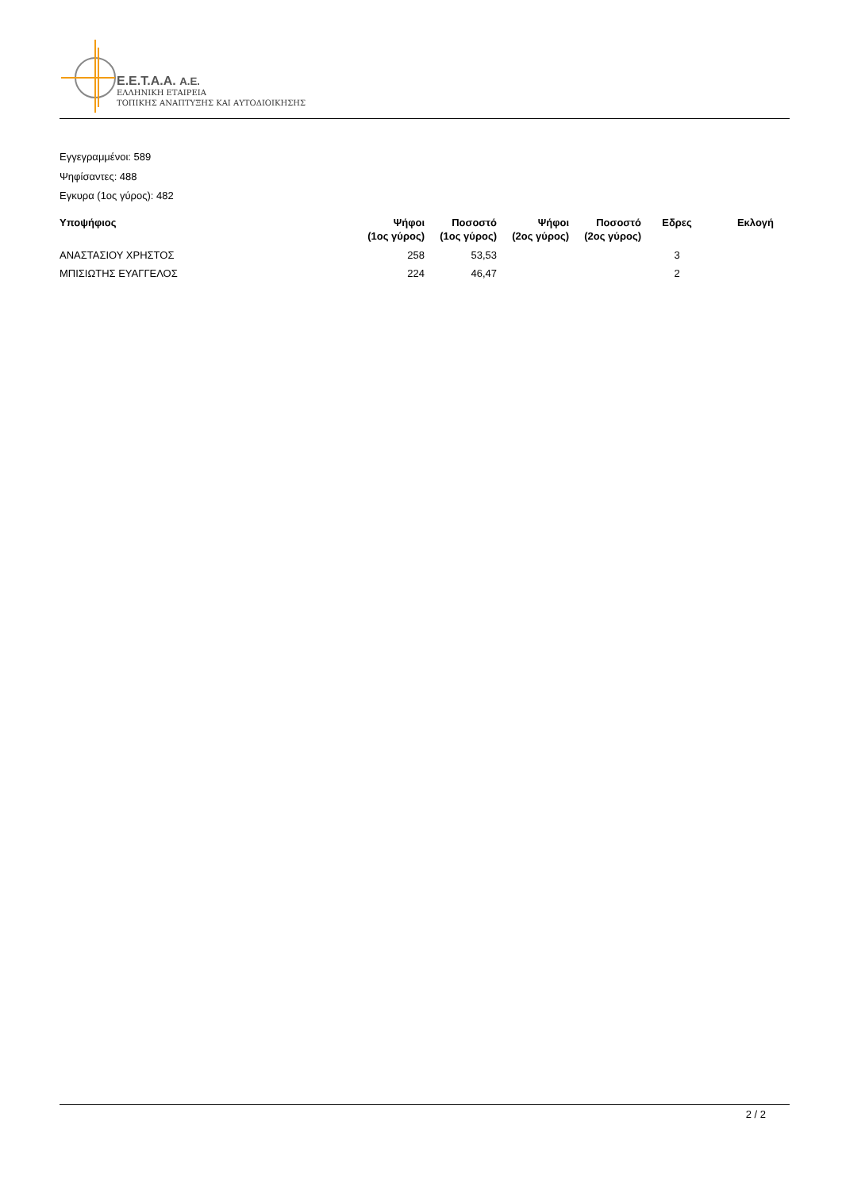E.E.T.A.A. A.E.
ΕΛΛΗΝΙΚΗ ΕΤΑΙΡΕΙΑ
ΤΟΠΙΚΗΣ ΑΝΑΠΤΥΞΗΣ ΚΑΙ ΑΥΤΟΔΙΟΙΚΗΣΗΣ
Εγγεγραμμένοι: 589
Ψηφίσαντες: 488
Εγκυρα (1ος γύρος): 482
| Υποψήφιος | Ψήφοι (1ος γύρος) | Ποσοστό (1ος γύρος) | Ψήφοι (2ος γύρος) | Ποσοστό (2ος γύρος) | Εδρες | Εκλογή |
| --- | --- | --- | --- | --- | --- | --- |
| ΑΝΑΣΤΑΣΙΟΥ ΧΡΗΣΤΟΣ | 258 | 53,53 | | | 3 | |
| ΜΠΙΣΙΩΤΗΣ ΕΥΑΓΓΕΛΟΣ | 224 | 46,47 | | | 2 | |
2 / 2